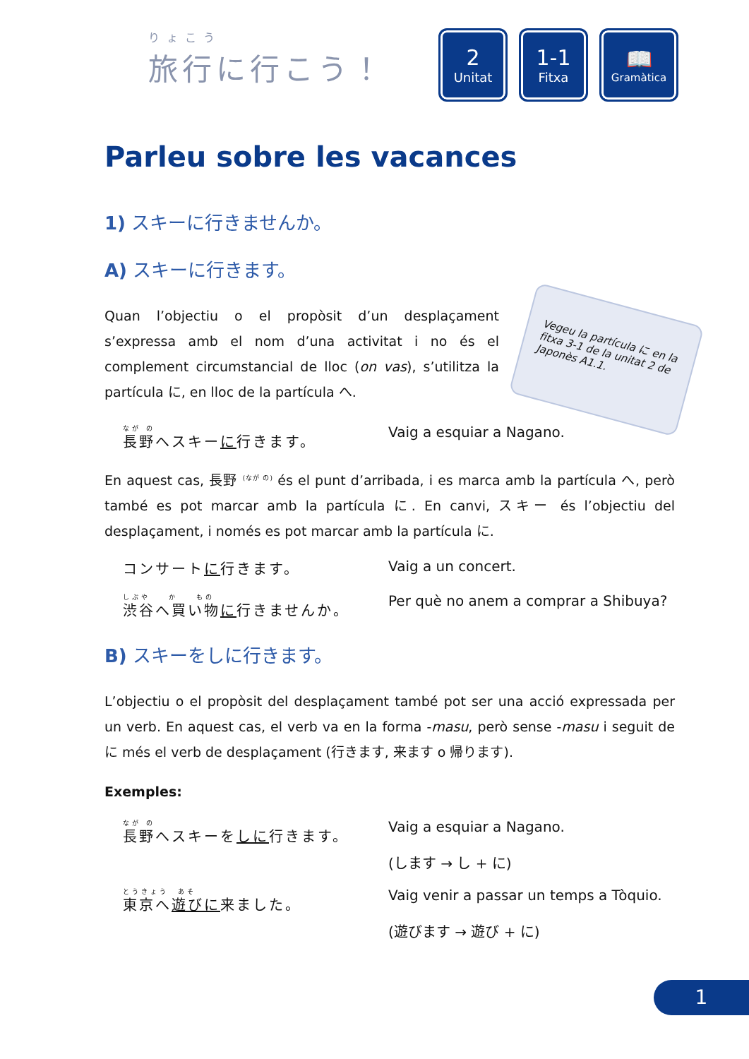りょこう
旅行に行こう！
2
Unitat
1-1
Fitxa
📖
Gramàtica
Parleu sobre les vacances
1) スキーに行きませんか。
A) スキーに行きます。
Vegeu la partícula に en la fitxa 3-1 de la unitat 2 de Japonès A1.1.
Quan l’objectiu o el propòsit d’un desplaçament s’expressa amb el nom d’una activitat i no és el complement circumstancial de lloc (on vas), s’utilitza la partícula に, en lloc de la partícula へ.
なが の
長野へスキーに行きます。
Vaig a esquiar a Nagano.
En aquest cas, 長野 <sup>(なが の)</sup> és el punt d’arribada, i es marca amb la partícula へ, però també es pot marcar amb la partícula に. En canvi, スキー és l’objectiu del desplaçament, i només es pot marcar amb la partícula に.
コンサートに行きます。 Vaig a un concert.
しぶや　　か　　もの
渋谷へ買い物に行きませんか。
Per què no anem a comprar a Shibuya?
B) スキーをしに行きます。
L’objectiu o el propòsit del desplaçament també pot ser una acció expressada per un verb. En aquest cas, el verb va en la forma -masu, però sense -masu i seguit de に més el verb de desplaçament (行きます, 来ます o 帰ります).
Exemples:
なが の
長野へスキーをしに行きます。
Vaig a esquiar a Nagano.
(します → し + に)
とうきょう　あそ
東京へ遊びに来ました。
Vaig venir a passar un temps a Tòquio.
(遊びます → 遊び + に)
1